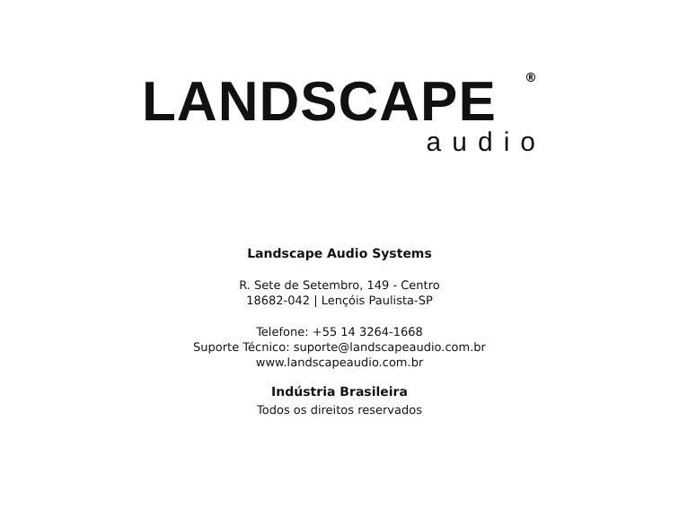LANDSCAPE
®
audio
Landscape Audio Systems
R. Sete de Setembro, 149 - Centro
18682-042 | Lençóis Paulista-SP
Telefone: +55 14 3264-1668
Suporte Técnico: suporte@landscapeaudio.com.br
www.landscapeaudio.com.br
Indústria Brasileira
Todos os direitos reservados